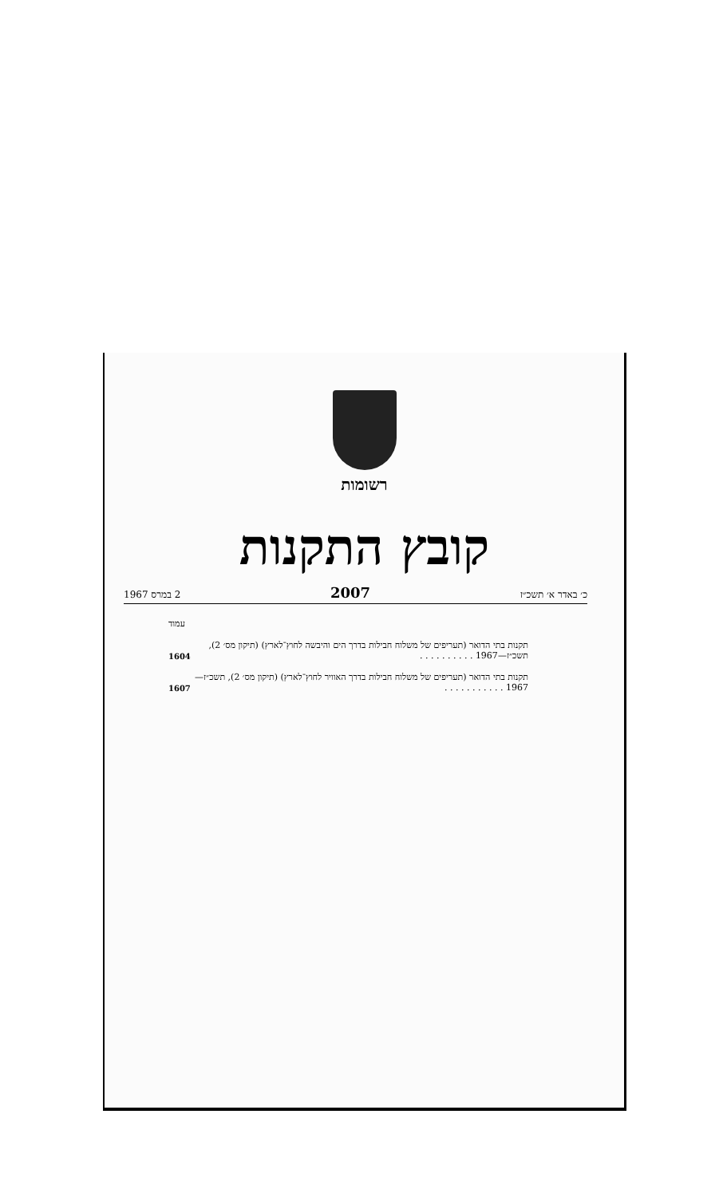רשומות
קובץ התקנות
כ׳ באדר א׳ תשכ״ז 2007 2 במרס 1967
עמוד
תקנות בתי הדואר (תעריפים של משלוח חבילות בדרך הים והיבשה לחוץ־לארץ) (תיקון מס׳ 2), תשכ״ז—1967 . . . . . . . . . .
1604
תקנות בתי הדואר (תעריפים של משלוח חבילות בדרך האוויר לחוץ־לארץ) (תיקון מס׳ 2), תשכ״ז—1967 . . . . . . . . . . .
1607